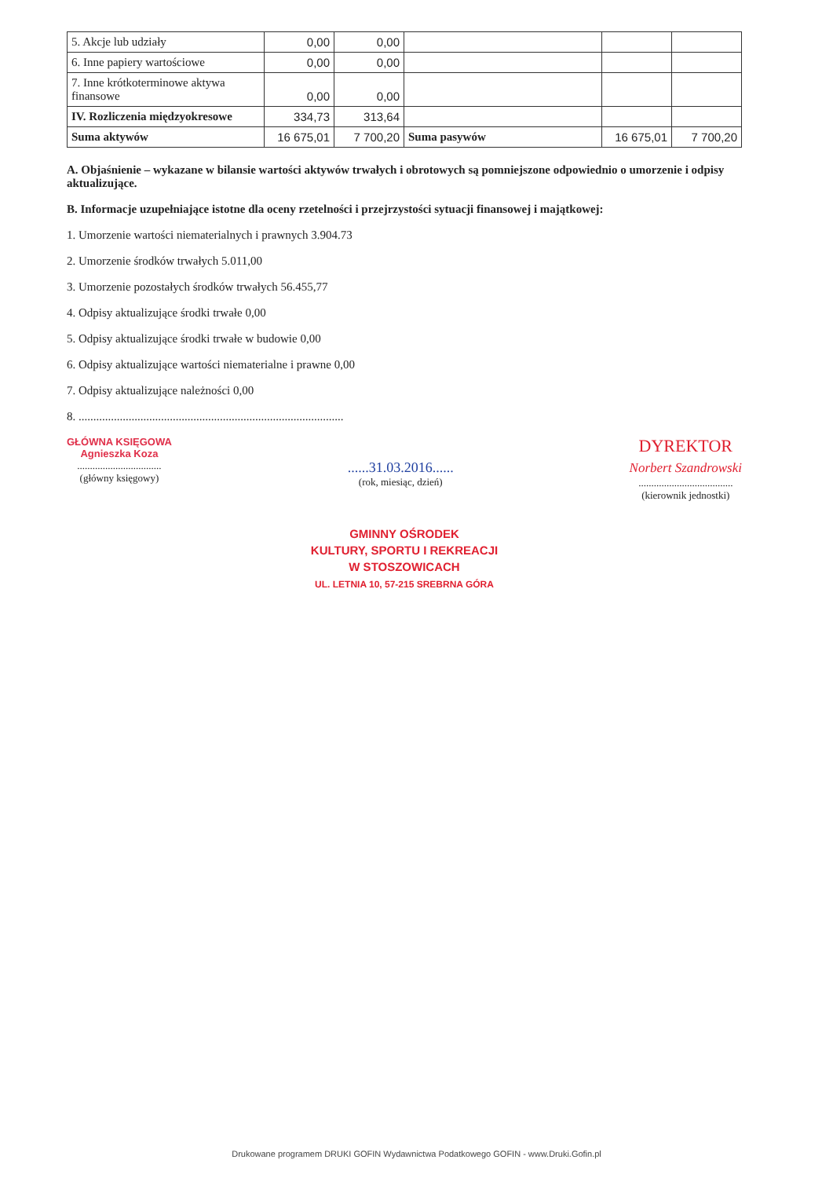| 5. Akcje lub udziały | 0,00 | 0,00 | | | |
| 6. Inne papiery wartościowe | 0,00 | 0,00 | | | |
| 7. Inne krótkoterminowe aktywa finansowe | 0,00 | 0,00 | | | |
| IV. Rozliczenia międzyokresowe | 334,73 | 313,64 | | | |
| Suma aktywów | 16 675,01 | 7 700,20 | Suma pasywów | 16 675,01 | 7 700,20 |
A. Objaśnienie – wykazane w bilansie wartości aktywów trwałych i obrotowych są pomniejszone odpowiednio o umorzenie i odpisy aktualizujące.
B. Informacje uzupełniające istotne dla oceny rzetelności i przejrzystości sytuacji finansowej i majątkowej:
1. Umorzenie wartości niematerialnych i prawnych 3.904.73
2. Umorzenie środków trwałych 5.011,00
3. Umorzenie pozostałych środków trwałych 56.455,77
4. Odpisy aktualizujące środki trwałe 0,00
5. Odpisy aktualizujące środki trwałe w budowie 0,00
6. Odpisy aktualizujące wartości niematerialne i prawne 0,00
7. Odpisy aktualizujące należności 0,00
8. ..........................................................................................
GŁÓWNA KSIĘGOWA
Agnieszka Koza
.................................
(główny księgowy)
......31.03.2016......
(rok, miesiąc, dzień)
DYREKTOR
Norbert Szandrowski
.....................................
(kierownik jednostki)
GMINNY OŚRODEK
KULTURY, SPORTU I REKREACJI
W STOSZOWICACH
UL. LETNIA 10, 57-215 SREBRNA GÓRA
Drukowane programem DRUKI GOFIN Wydawnictwa Podatkowego GOFIN - www.Druki.Gofin.pl